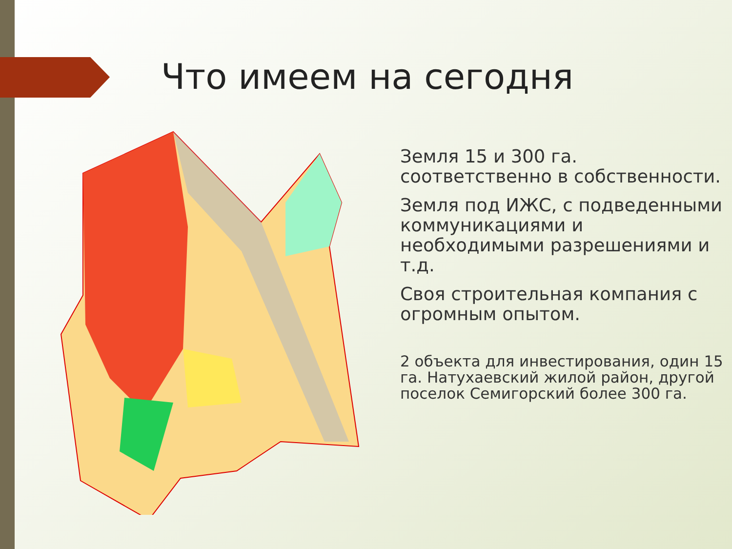Что имеем на сегодня
Земля 15 и 300 га. соответственно в собственности.
Земля под ИЖС, с подведенными коммуникациями и необходимыми разрешениями и т.д.
Своя строительная компания с огромным опытом.
2 объекта для инвестирования, один 15 га. Натухаевский жилой район, другой поселок Семигорский более 300 га.